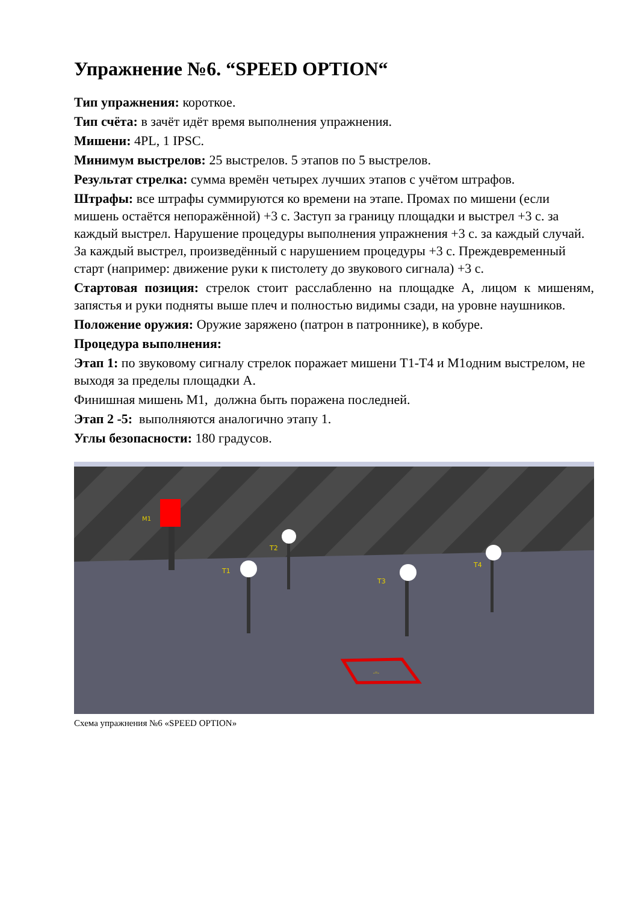Упражнение №6. “SPEED OPTION“
Тип упражнения: короткое.
Тип счёта: в зачёт идёт время выполнения упражнения.
Мишени: 4PL, 1 IPSC.
Минимум выстрелов: 25 выстрелов. 5 этапов по 5 выстрелов.
Результат стрелка: сумма времён четырех лучших этапов с учётом штрафов.
Штрафы: все штрафы суммируются ко времени на этапе. Промах по мишени (если мишень остаётся непоражённой) +3 с. Заступ за границу площадки и выстрел +3 с. за каждый выстрел. Нарушение процедуры выполнения упражнения +3 с. за каждый случай. За каждый выстрел, произведённый с нарушением процедуры +3 с. Преждевременный старт (например: движение руки к пистолету до звукового сигнала) +3 с.
Стартовая позиция: стрелок стоит расслабленно на площадке А, лицом к мишеням, запястья и руки подняты выше плеч и полностью видимы сзади, на уровне наушников.
Положение оружия: Оружие заряжено (патрон в патроннике), в кобуре.
Процедура выполнения:
Этап 1: по звуковому сигналу стрелок поражает мишени Т1-Т4 и М1одним выстрелом, не выходя за пределы площадки А.
Финишная мишень М1, должна быть поражена последней.
Этап 2 -5: выполняются аналогично этапу 1.
Углы безопасности: 180 градусов.
M1
T1
T2
T3
T4
-=-
Схема упражнения №6 «SPEED OPTION»